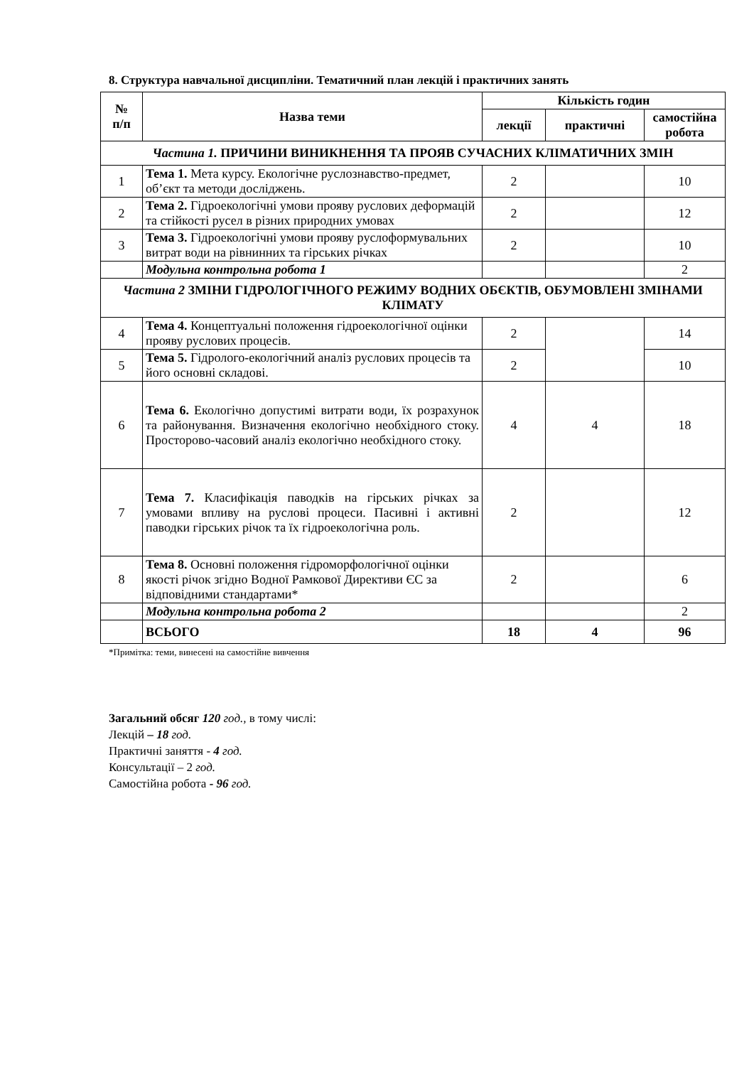8. Структура навчальної дисципліни. Тематичний план лекцій і практичних занять
| № п/п | Назва теми | Кількість годин | | |
| --- | --- | --- | --- | --- |
| | | лекції | практичні | самостійна робота |
| Частина 1. ПРИЧИНИ ВИНИКНЕННЯ ТА ПРОЯВ СУЧАСНИХ КЛІМАТИЧНИХ ЗМІН | | | | |
| 1 | Тема 1. Мета курсу. Екологічне руслознавство-предмет, об’єкт та методи досліджень. | 2 | | 10 |
| 2 | Тема 2. Гідроекологічні умови прояву руслових деформацій та стійкості русел в різних природних умовах | 2 | | 12 |
| 3 | Тема 3. Гідроекологічні умови прояву руслоформувальних витрат води на рівнинних та гірських річках | 2 | | 10 |
| | Модульна контрольна робота 1 | | | 2 |
| Частина 2 ЗМІНИ ГІДРОЛОГІЧНОГО РЕЖИМУ ВОДНИХ ОБЄКТІВ, ОБУМОВЛЕНІ ЗМІНАМИ КЛІМАТУ | | | | |
| 4 | Тема 4. Концептуальні положення гідроекологічної оцінки прояву руслових процесів. | 2 | | 14 |
| 5 | Тема 5. Гідролого-екологічний аналіз руслових процесів та його основні складові. | 2 | | 10 |
| 6 | Тема 6. Екологічно допустимі витрати води, їх розрахунок та районування. Визначення екологічно необхідного стоку. Просторово-часовий аналіз екологічно необхідного стоку. | 4 | 4 | 18 |
| 7 | Тема 7. Класифікація паводків на гірських річках за умовами впливу на руслові процеси. Пасивні і активні паводки гірських річок та їх гідроекологічна роль. | 2 | | 12 |
| 8 | Тема 8. Основні положення гідроморфологічної оцінки якості річок згідно Водної Рамкової Директиви ЄС за відповідними стандартами* | 2 | | 6 |
| | Модульна контрольна робота 2 | | | 2 |
| | ВСЬОГО | 18 | 4 | 96 |
*Примітка: теми, винесені на самостійне вивчення
Загальний обсяг 120 год., в тому числі:
Лекцій – 18 год.
Практичні заняття - 4 год.
Консультації – 2 год.
Самостійна робота - 96 год.